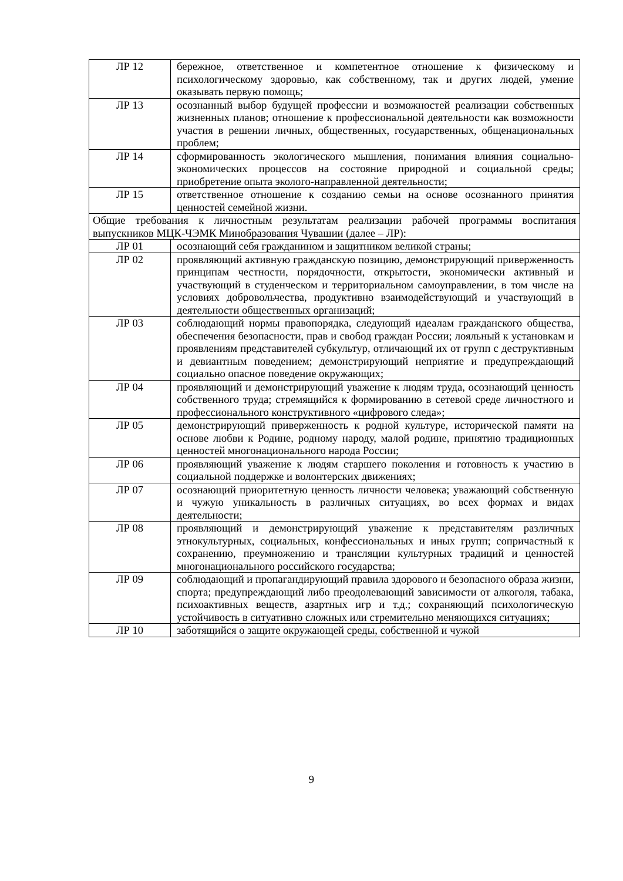| ЛР 12 | бережное, ответственное и компетентное отношение к физическому и психологическому здоровью, как собственному, так и других людей, умение оказывать первую помощь; |
| ЛР 13 | осознанный выбор будущей профессии и возможностей реализации собственных жизненных планов; отношение к профессиональной деятельности как возможности участия в решении личных, общественных, государственных, общенациональных проблем; |
| ЛР 14 | сформированность экологического мышления, понимания влияния социально-экономических процессов на состояние природной и социальной среды; приобретение опыта эколого-направленной деятельности; |
| ЛР 15 | ответственное отношение к созданию семьи на основе осознанного принятия ценностей семейной жизни. |
| Общие требования к личностным результатам реализации рабочей программы воспитания выпускников МЦК-ЧЭМК Минобразования Чувашии (далее – ЛР): | |
| ЛР 01 | осознающий себя гражданином и защитником великой страны; |
| ЛР 02 | проявляющий активную гражданскую позицию, демонстрирующий приверженность принципам честности, порядочности, открытости, экономически активный и участвующий в студенческом и территориальном самоуправлении, в том числе на условиях добровольчества, продуктивно взаимодействующий и участвующий в деятельности общественных организаций; |
| ЛР 03 | соблюдающий нормы правопорядка, следующий идеалам гражданского общества, обеспечения безопасности, прав и свобод граждан России; лояльный к установкам и проявлениям представителей субкультур, отличающий их от групп с деструктивным и девиантным поведением; демонстрирующий неприятие и предупреждающий социально опасное поведение окружающих; |
| ЛР 04 | проявляющий и демонстрирующий уважение к людям труда, осознающий ценность собственного труда; стремящийся к формированию в сетевой среде личностного и профессионального конструктивного «цифрового следа»; |
| ЛР 05 | демонстрирующий приверженность к родной культуре, исторической памяти на основе любви к Родине, родному народу, малой родине, принятию традиционных ценностей многонационального народа России; |
| ЛР 06 | проявляющий уважение к людям старшего поколения и готовность к участию в социальной поддержке и волонтерских движениях; |
| ЛР 07 | осознающий приоритетную ценность личности человека; уважающий собственную и чужую уникальность в различных ситуациях, во всех формах и видах деятельности; |
| ЛР 08 | проявляющий и демонстрирующий уважение к представителям различных этнокультурных, социальных, конфессиональных и иных групп; сопричастный к сохранению, преумножению и трансляции культурных традиций и ценностей многонационального российского государства; |
| ЛР 09 | соблюдающий и пропагандирующий правила здорового и безопасного образа жизни, спорта; предупреждающий либо преодолевающий зависимости от алкоголя, табака, психоактивных веществ, азартных игр и т.д.; сохраняющий психологическую устойчивость в ситуативно сложных или стремительно меняющихся ситуациях; |
| ЛР 10 | заботящийся о защите окружающей среды, собственной и чужой |
9